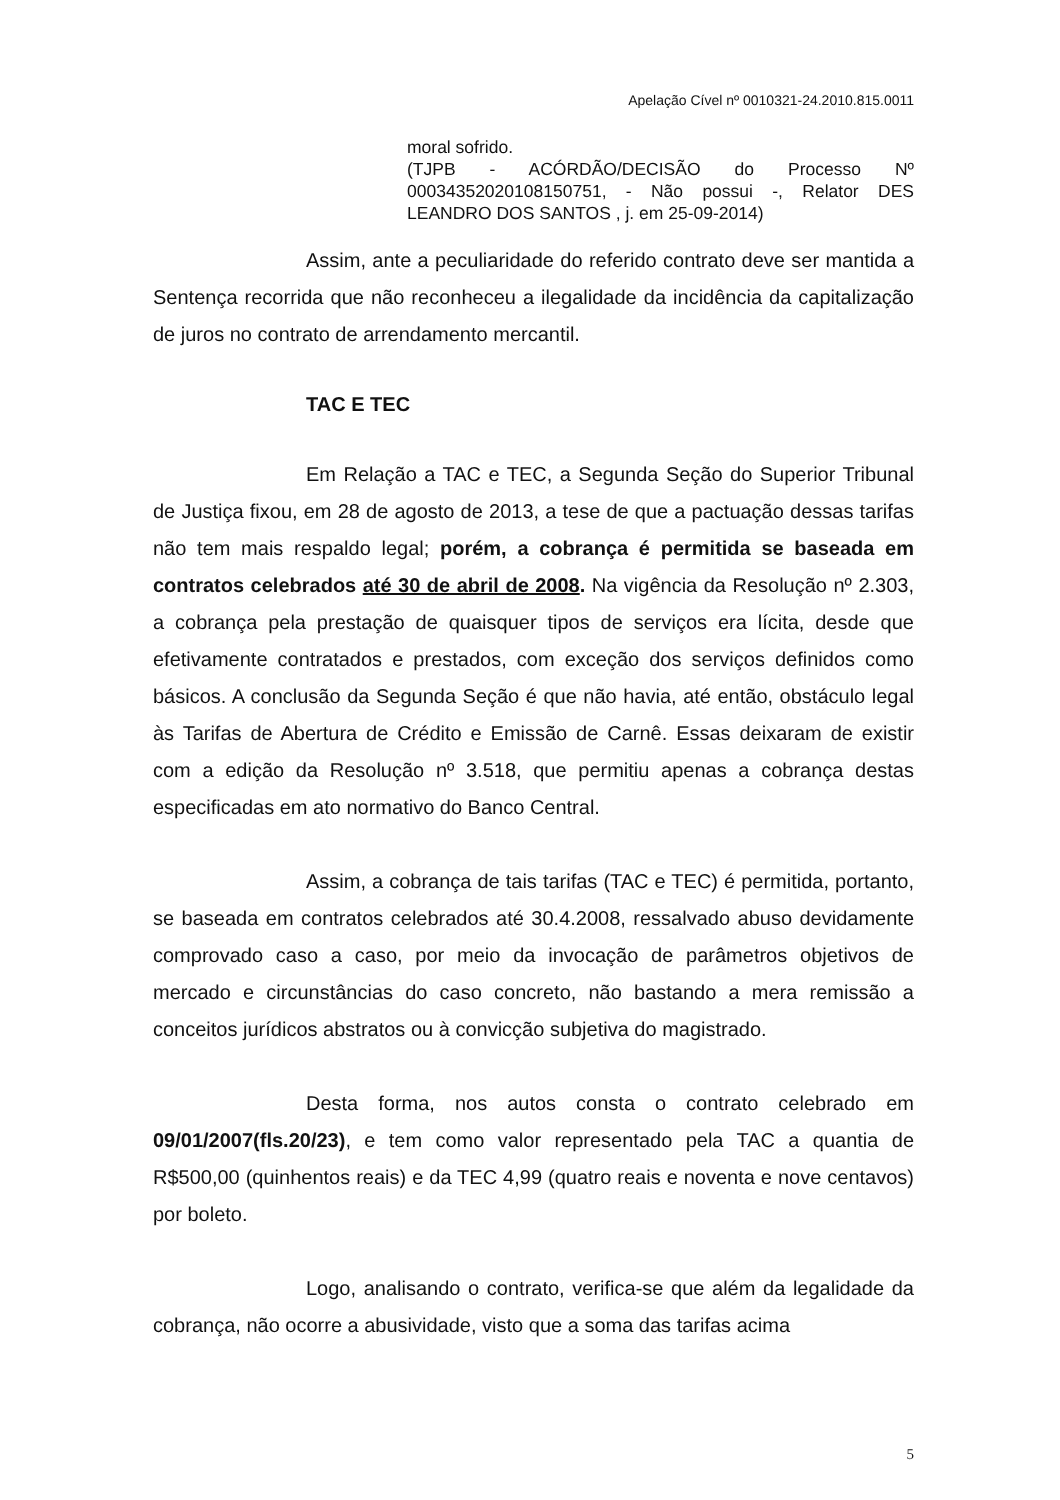Apelação Cível nº 0010321-24.2010.815.0011
moral sofrido.
(TJPB - ACÓRDÃO/DECISÃO do Processo Nº 00034352020108150751, - Não possui -, Relator DES LEANDRO DOS SANTOS , j. em 25-09-2014)
Assim, ante a peculiaridade do referido contrato deve ser mantida a Sentença recorrida que não reconheceu a ilegalidade da incidência da capitalização de juros no contrato de arrendamento mercantil.
TAC E TEC
Em Relação a TAC e TEC, a Segunda Seção do Superior Tribunal de Justiça fixou, em 28 de agosto de 2013, a tese de que a pactuação dessas tarifas não tem mais respaldo legal; porém, a cobrança é permitida se baseada em contratos celebrados até 30 de abril de 2008. Na vigência da Resolução nº 2.303, a cobrança pela prestação de quaisquer tipos de serviços era lícita, desde que efetivamente contratados e prestados, com exceção dos serviços definidos como básicos. A conclusão da Segunda Seção é que não havia, até então, obstáculo legal às Tarifas de Abertura de Crédito e Emissão de Carnê. Essas deixaram de existir com a edição da Resolução nº 3.518, que permitiu apenas a cobrança destas especificadas em ato normativo do Banco Central.
Assim, a cobrança de tais tarifas (TAC e TEC) é permitida, portanto, se baseada em contratos celebrados até 30.4.2008, ressalvado abuso devidamente comprovado caso a caso, por meio da invocação de parâmetros objetivos de mercado e circunstâncias do caso concreto, não bastando a mera remissão a conceitos jurídicos abstratos ou à convicção subjetiva do magistrado.
Desta forma, nos autos consta o contrato celebrado em 09/01/2007(fls.20/23), e tem como valor representado pela TAC a quantia de R$500,00 (quinhentos reais) e da TEC 4,99 (quatro reais e noventa e nove centavos) por boleto.
Logo, analisando o contrato, verifica-se que além da legalidade da cobrança, não ocorre a abusividade, visto que a soma das tarifas acima
5